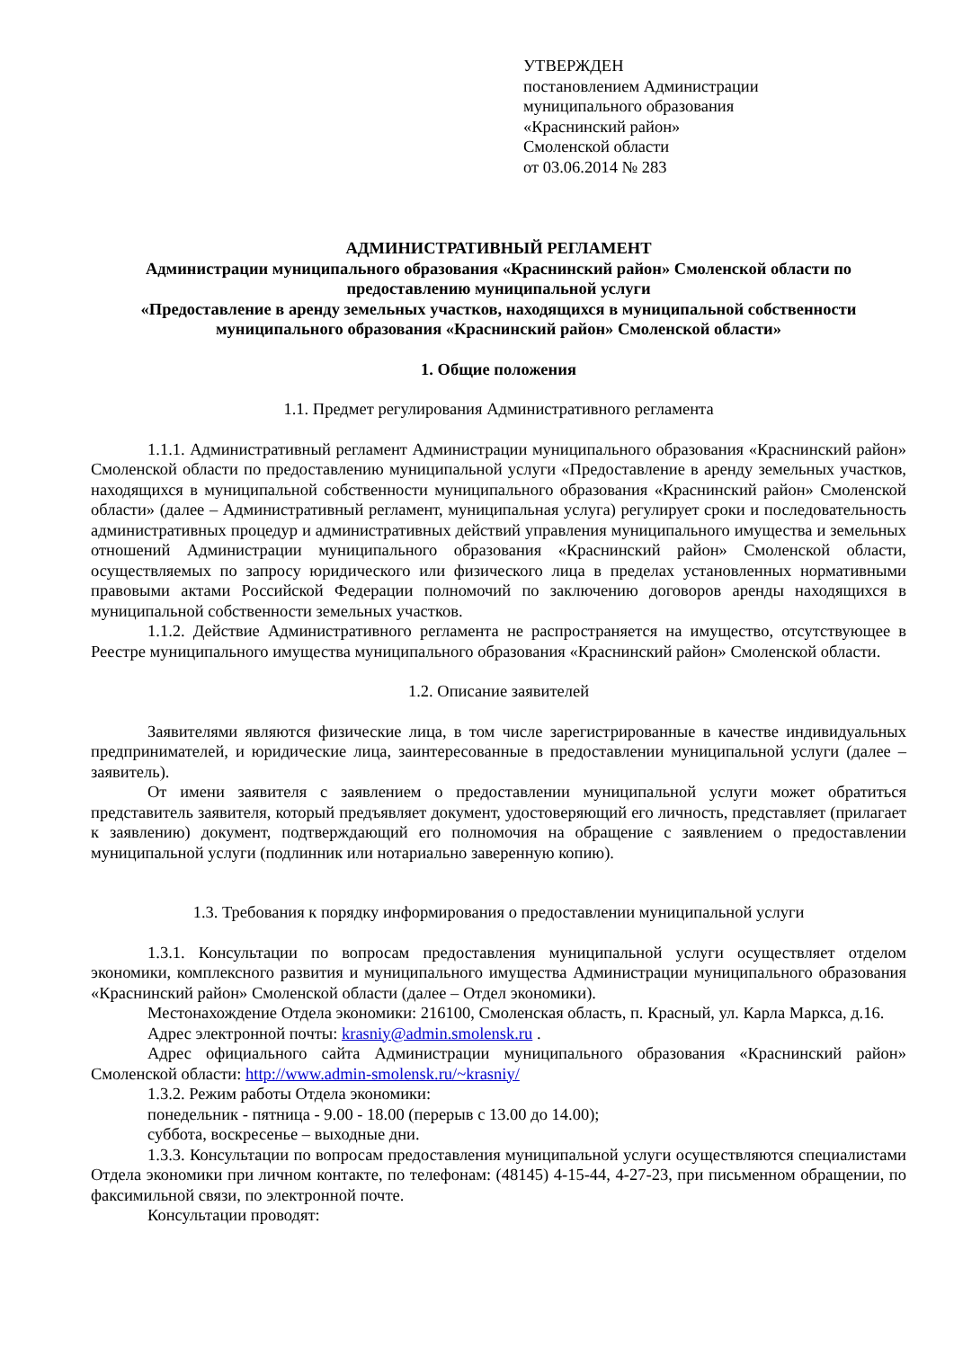УТВЕРЖДЕН
постановлением Администрации
муниципального образования
«Краснинский район»
Смоленской области
от 03.06.2014 № 283
АДМИНИСТРАТИВНЫЙ РЕГЛАМЕНТ
Администрации муниципального образования «Краснинский район» Смоленской области по предоставлению муниципальной услуги
«Предоставление в аренду земельных участков, находящихся в муниципальной собственности муниципального образования «Краснинский район» Смоленской области»
1. Общие положения
1.1. Предмет регулирования Административного регламента
1.1.1. Административный регламент Администрации муниципального образования «Краснинский район» Смоленской области по предоставлению муниципальной услуги «Предоставление в аренду земельных участков, находящихся в муниципальной собственности муниципального образования «Краснинский район» Смоленской области» (далее – Административный регламент, муниципальная услуга) регулирует сроки и последовательность административных процедур и административных действий управления муниципального имущества и земельных отношений Администрации муниципального образования «Краснинский район» Смоленской области, осуществляемых по запросу юридического или физического лица в пределах установленных нормативными правовыми актами Российской Федерации полномочий по заключению договоров аренды находящихся в муниципальной собственности земельных участков.
1.1.2. Действие Административного регламента не распространяется на имущество, отсутствующее в Реестре муниципального имущества муниципального образования «Краснинский район» Смоленской области.
1.2. Описание заявителей
Заявителями являются физические лица, в том числе зарегистрированные в качестве индивидуальных предпринимателей, и юридические лица, заинтересованные в предоставлении муниципальной услуги (далее – заявитель).
От имени заявителя с заявлением о предоставлении муниципальной услуги может обратиться представитель заявителя, который предъявляет документ, удостоверяющий его личность, представляет (прилагает к заявлению) документ, подтверждающий его полномочия на обращение с заявлением о предоставлении муниципальной услуги (подлинник или нотариально заверенную копию).
1.3. Требования к порядку информирования о предоставлении муниципальной услуги
1.3.1. Консультации по вопросам предоставления муниципальной услуги осуществляет отделом экономики, комплексного развития и муниципального имущества Администрации муниципального образования «Краснинский район» Смоленской области (далее – Отдел экономики).
Местонахождение Отдела экономики: 216100, Смоленская область, п. Красный, ул. Карла Маркса, д.16.
Адрес электронной почты: krasniy@admin.smolensk.ru .
Адрес официального сайта Администрации муниципального образования «Краснинский район» Смоленской области: http://www.admin-smolensk.ru/~krasniy/
1.3.2. Режим работы Отдела экономики:
понедельник - пятница - 9.00 - 18.00 (перерыв с 13.00 до 14.00);
суббота, воскресенье – выходные дни.
1.3.3. Консультации по вопросам предоставления муниципальной услуги осуществляются специалистами Отдела экономики при личном контакте, по телефонам: (48145) 4-15-44, 4-27-23, при письменном обращении, по факсимильной связи, по электронной почте.
Консультации проводят: